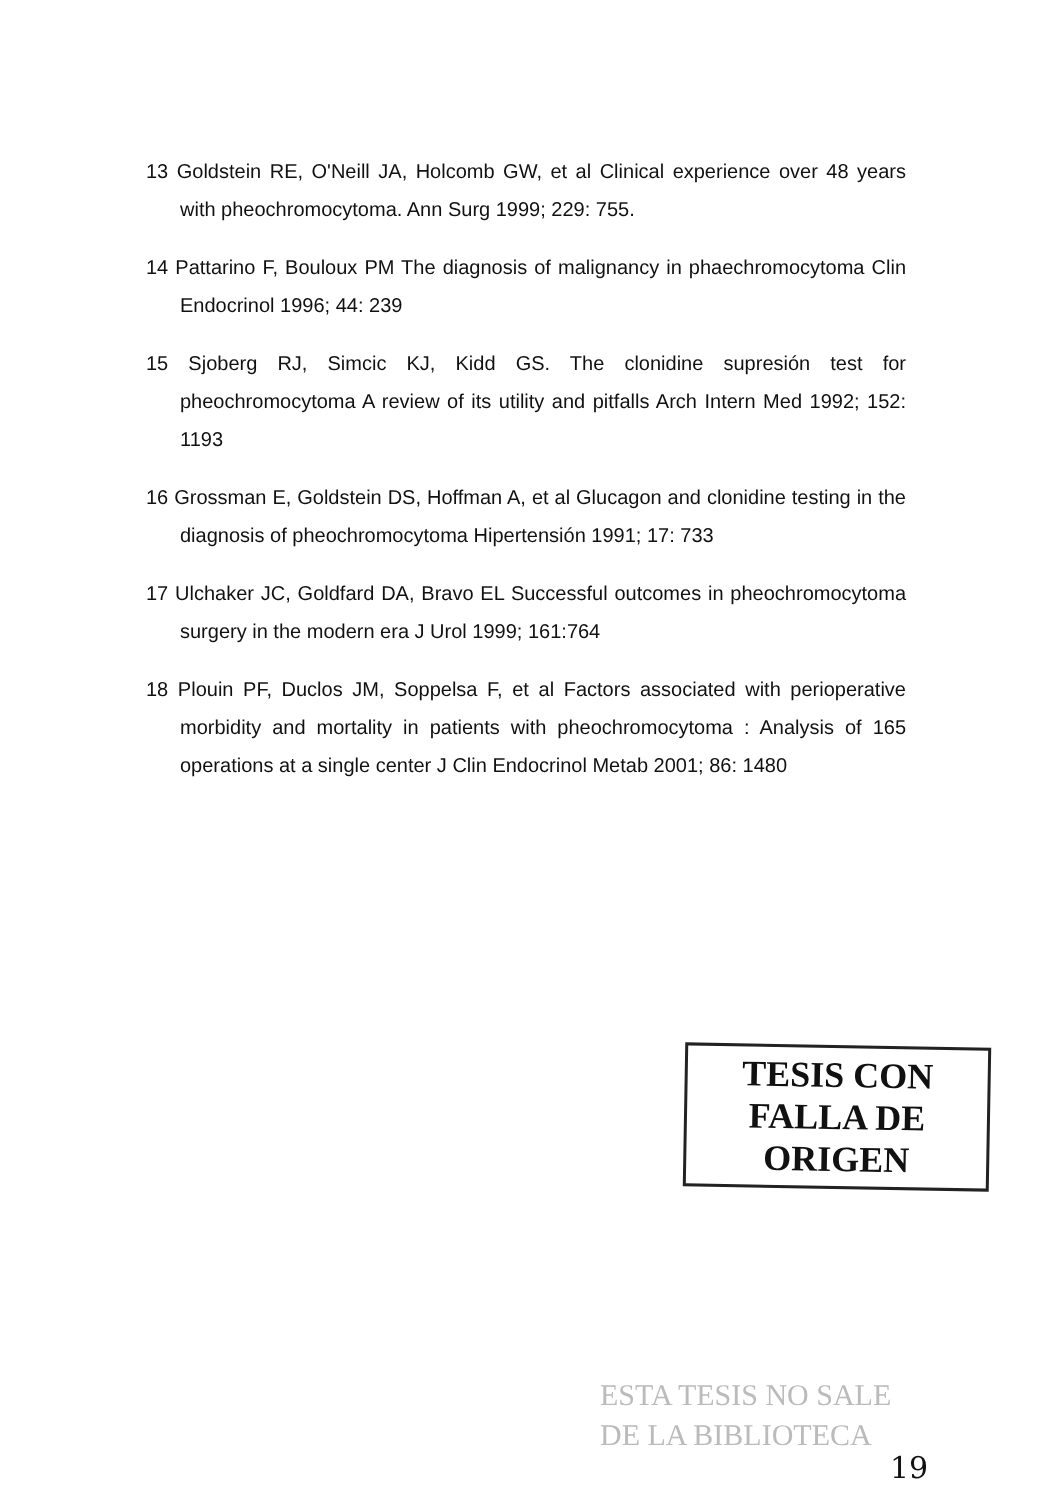13 Goldstein RE, O'Neill JA, Holcomb GW, et al Clinical experience over 48 years with pheochromocytoma. Ann Surg 1999; 229: 755.
14 Pattarino F, Bouloux PM The diagnosis of malignancy in phaechromocytoma Clin Endocrinol 1996; 44: 239
15 Sjoberg RJ, Simcic KJ, Kidd GS. The clonidine supresión test for pheochromocytoma A review of its utility and pitfalls Arch Intern Med 1992; 152: 1193
16 Grossman E, Goldstein DS, Hoffman A, et al Glucagon and clonidine testing in the diagnosis of pheochromocytoma Hipertensión 1991; 17: 733
17 Ulchaker JC, Goldfard DA, Bravo EL Successful outcomes in pheochromocytoma surgery in the modern era J Urol 1999; 161:764
18 Plouin PF, Duclos JM, Soppelsa F, et al Factors associated with perioperative morbidity and mortality in patients with pheochromocytoma : Analysis of 165 operations at a single center J Clin Endocrinol Metab 2001; 86: 1480
TESIS CON
FALLA DE ORIGEN
ESTA TESIS NO SALE
DE LA BIBLIOTECA
19